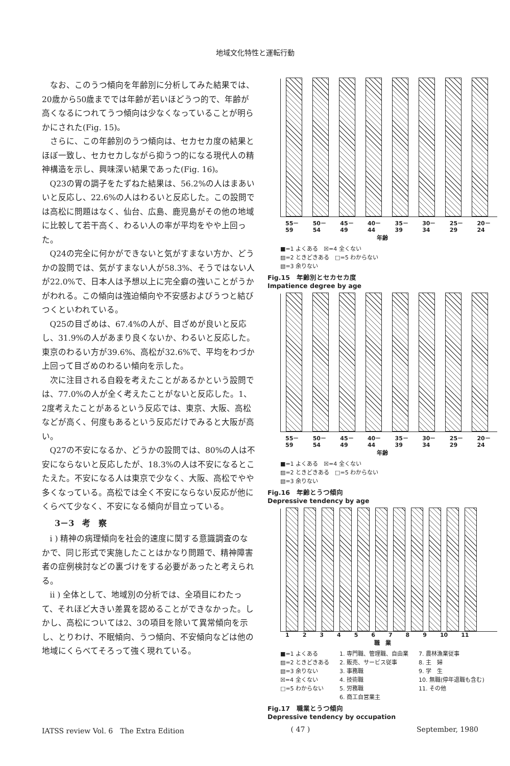地域文化特性と運転行動
なお、このうつ傾向を年齢別に分析してみた結果では、20歳から50歳まででは年齢が若いほどうつ的で、年齢が高くなるにつれてうつ傾向は少なくなっていることが明らかにされた(Fig. 15)。
さらに、この年齢別のうつ傾向は、セカセカ度の結果とほぼ一致し、セカセカしながら抑うつ的になる現代人の精神構造を示し、興味深い結果であった(Fig. 16)。
Q23の胃の調子をたずねた結果は、56.2%の人はまあいいと反応し、22.6%の人はわるいと反応した。この設問では高松に問題はなく、仙台、広島、鹿児島がその他の地域に比較して若干高く、わるい人の率が平均をやや上回った。
Q24の完全に何かができないと気がすまない方か、どうかの設問では、気がすまない人が58.3%、そうではない人が22.0%で、日本人は予想以上に完全癖の強いことがうかがわれる。この傾向は強迫傾向や不安感およびうつと結びつくといわれている。
Q25の目ざめは、67.4%の人が、目ざめが良いと反応し、31.9%の人があまり良くないか、わるいと反応した。東京のわるい方が39.6%、高松が32.6%で、平均をわづか上回って目ざめのわるい傾向を示した。
次に注目される自殺を考えたことがあるかという設問では、77.0%の人が全く考えたことがないと反応した。1、2度考えたことがあるという反応では、東京、大阪、高松などが高く、何度もあるという反応だけでみると大阪が高い。
Q27の不安になるか、どうかの設問では、80%の人は不安にならないと反応したが、18.3%の人は不安になるとこたえた。不安になる人は東京で少なく、大阪、高松でやや多くなっている。高松では全く不安にならない反応が他にくらべて少なく、不安になる傾向が目立っている。
3－3　考　察
i ) 精神の病理傾向を社会的速度に関する意識調査のなかで、同じ形式で実施したことはかなり問題で、精神障害者の症例検討などの裏づけをする必要があったと考えられる。
ii ) 全体として、地域別の分析では、全項目にわたって、それほど大きい差異を認めることができなかった。しかし、高松については2、3の項目を除いて異常傾向を示し、とりわけ、不眠傾向、うつ傾向、不安傾向などは他の地域にくらべてそろって強く現れている。
55－59 50－54 45－49 40－44 35－39 30－34 25－29 20－24
年齢
■=1 よくある　☒=4 全くない
▨=2 ときどきある　□=5 わからない
▧=3 余りない
Fig.15　年齢別とセカセカ度
Impatience degree by age
55－59 50－54 45－49 40－44 35－39 30－34 25－29 20－24
年齢
■=1 よくある　☒=4 全くない
▨=2 ときどきある　□=5 わからない
▧=3 余りない
Fig.16　年齢とうつ傾向
Depressive tendency by age
1 2 3 4 5 6 7 8 9 10 11
職　業
■=1 よくある
▨=2 ときどきある
▧=3 余りない
☒=4 全くない
□=5 わからない
1. 専門職、管理職、自由業
2. 販売、サービス従事
3. 事務職
4. 技術職
5. 労務職
6. 商工自営業主
7. 農林漁業従事
8. 主　婦
9. 学　生
10. 無職(停年退職も含む)
11. その他
Fig.17　職業とうつ傾向
Depressive tendency by occupation
IATSS review Vol. 6　The Extra Edition ( 47 ) September, 1980